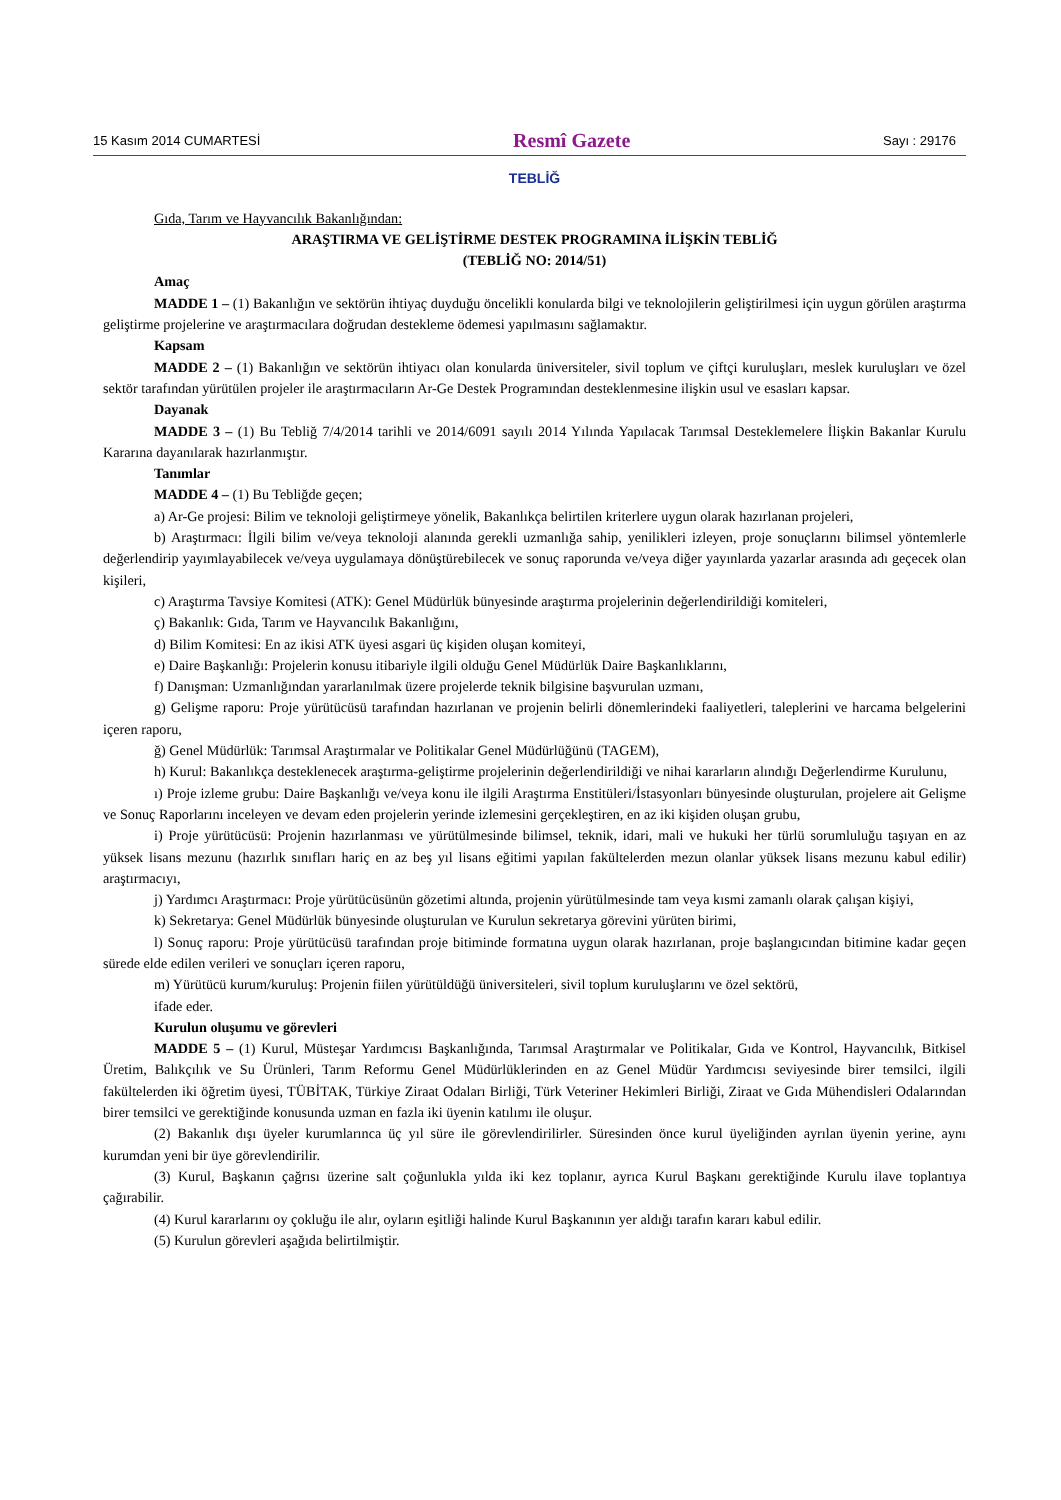15 Kasım 2014 CUMARTESİ Resmî Gazete Sayı : 29176
TEBLİĞ
Gıda, Tarım ve Hayvancılık Bakanlığından:
ARAŞTIRMA VE GELİŞTİRME DESTEK PROGRAMINA İLİŞKİN TEBLİĞ
(TEBLİĞ NO: 2014/51)
Amaç
MADDE 1 – (1) Bakanlığın ve sektörün ihtiyaç duyduğu öncelikli konularda bilgi ve teknolojilerin geliştirilmesi için uygun görülen araştırma geliştirme projelerine ve araştırmacılara doğrudan destekleme ödemesi yapılmasını sağlamaktır.
Kapsam
MADDE 2 – (1) Bakanlığın ve sektörün ihtiyacı olan konularda üniversiteler, sivil toplum ve çiftçi kuruluşları, meslek kuruluşları ve özel sektör tarafından yürütülen projeler ile araştırmacıların Ar-Ge Destek Programından desteklenmesine ilişkin usul ve esasları kapsar.
Dayanak
MADDE 3 – (1) Bu Tebliğ 7/4/2014 tarihli ve 2014/6091 sayılı 2014 Yılında Yapılacak Tarımsal Desteklemelere İlişkin Bakanlar Kurulu Kararına dayanılarak hazırlanmıştır.
Tanımlar
MADDE 4 – (1) Bu Tebliğde geçen;
a) Ar-Ge projesi: Bilim ve teknoloji geliştirmeye yönelik, Bakanlıkça belirtilen kriterlere uygun olarak hazırlanan projeleri,
b) Araştırmacı: İlgili bilim ve/veya teknoloji alanında gerekli uzmanlığa sahip, yenilikleri izleyen, proje sonuçlarını bilimsel yöntemlerle değerlendirip yayımlayabilecek ve/veya uygulamaya dönüştürebilecek ve sonuç raporunda ve/veya diğer yayınlarda yazarlar arasında adı geçecek olan kişileri,
c) Araştırma Tavsiye Komitesi (ATK): Genel Müdürlük bünyesinde araştırma projelerinin değerlendirildiği komiteleri,
ç) Bakanlık: Gıda, Tarım ve Hayvancılık Bakanlığını,
d) Bilim Komitesi: En az ikisi ATK üyesi asgari üç kişiden oluşan komiteyi,
e) Daire Başkanlığı: Projelerin konusu itibariyle ilgili olduğu Genel Müdürlük Daire Başkanlıklarını,
f) Danışman: Uzmanlığından yararlanılmak üzere projelerde teknik bilgisine başvurulan uzmanı,
g) Gelişme raporu: Proje yürütücüsü tarafından hazırlanan ve projenin belirli dönemlerindeki faaliyetleri, taleplerini ve harcama belgelerini içeren raporu,
ğ) Genel Müdürlük: Tarımsal Araştırmalar ve Politikalar Genel Müdürlüğünü (TAGEM),
h) Kurul: Bakanlıkça desteklenecek araştırma-geliştirme projelerinin değerlendirildiği ve nihai kararların alındığı Değerlendirme Kurulunu,
ı) Proje izleme grubu: Daire Başkanlığı ve/veya konu ile ilgili Araştırma Enstitüleri/İstasyonları bünyesinde oluşturulan, projelere ait Gelişme ve Sonuç Raporlarını inceleyen ve devam eden projelerin yerinde izlemesini gerçekleştiren, en az iki kişiden oluşan grubu,
i) Proje yürütücüsü: Projenin hazırlanması ve yürütülmesinde bilimsel, teknik, idari, mali ve hukuki her türlü sorumluluğu taşıyan en az yüksek lisans mezunu (hazırlık sınıfları hariç en az beş yıl lisans eğitimi yapılan fakültelerden mezun olanlar yüksek lisans mezunu kabul edilir) araştırmacıyı,
j) Yardımcı Araştırmacı: Proje yürütücüsünün gözetimi altında, projenin yürütülmesinde tam veya kısmi zamanlı olarak çalışan kişiyi,
k) Sekretarya: Genel Müdürlük bünyesinde oluşturulan ve Kurulun sekretarya görevini yürüten birimi,
l) Sonuç raporu: Proje yürütücüsü tarafından proje bitiminde formatına uygun olarak hazırlanan, proje başlangıcından bitimine kadar geçen sürede elde edilen verileri ve sonuçları içeren raporu,
m) Yürütücü kurum/kuruluş: Projenin fiilen yürütüldüğü üniversiteleri, sivil toplum kuruluşlarını ve özel sektörü,
ifade eder.
Kurulun oluşumu ve görevleri
MADDE 5 – (1) Kurul, Müsteşar Yardımcısı Başkanlığında, Tarımsal Araştırmalar ve Politikalar, Gıda ve Kontrol, Hayvancılık, Bitkisel Üretim, Balıkçılık ve Su Ürünleri, Tarım Reformu Genel Müdürlüklerinden en az Genel Müdür Yardımcısı seviyesinde birer temsilci, ilgili fakültelerden iki öğretim üyesi, TÜBİTAK, Türkiye Ziraat Odaları Birliği, Türk Veteriner Hekimleri Birliği, Ziraat ve Gıda Mühendisleri Odalarından birer temsilci ve gerektiğinde konusunda uzman en fazla iki üyenin katılımı ile oluşur.
(2) Bakanlık dışı üyeler kurumlarınca üç yıl süre ile görevlendirilirler. Süresinden önce kurul üyeliğinden ayrılan üyenin yerine, aynı kurumdan yeni bir üye görevlendirilir.
(3) Kurul, Başkanın çağrısı üzerine salt çoğunlukla yılda iki kez toplanır, ayrıca Kurul Başkanı gerektiğinde Kurulu ilave toplantıya çağırabilir.
(4) Kurul kararlarını oy çokluğu ile alır, oyların eşitliği halinde Kurul Başkanının yer aldığı tarafın kararı kabul edilir.
(5) Kurulun görevleri aşağıda belirtilmiştir.